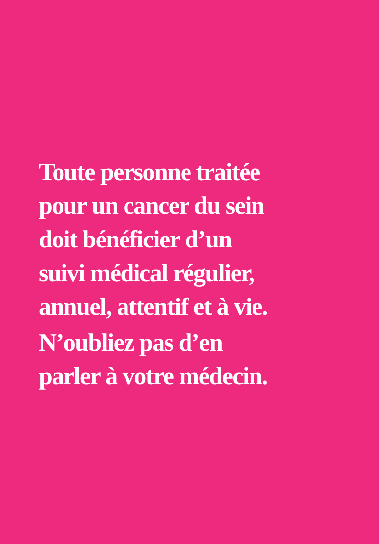Toute personne traitée
pour un cancer du sein
doit bénéficier d’un
suivi médical régulier,
annuel, attentif et à vie.
N’oubliez pas d’en
parler à votre médecin.